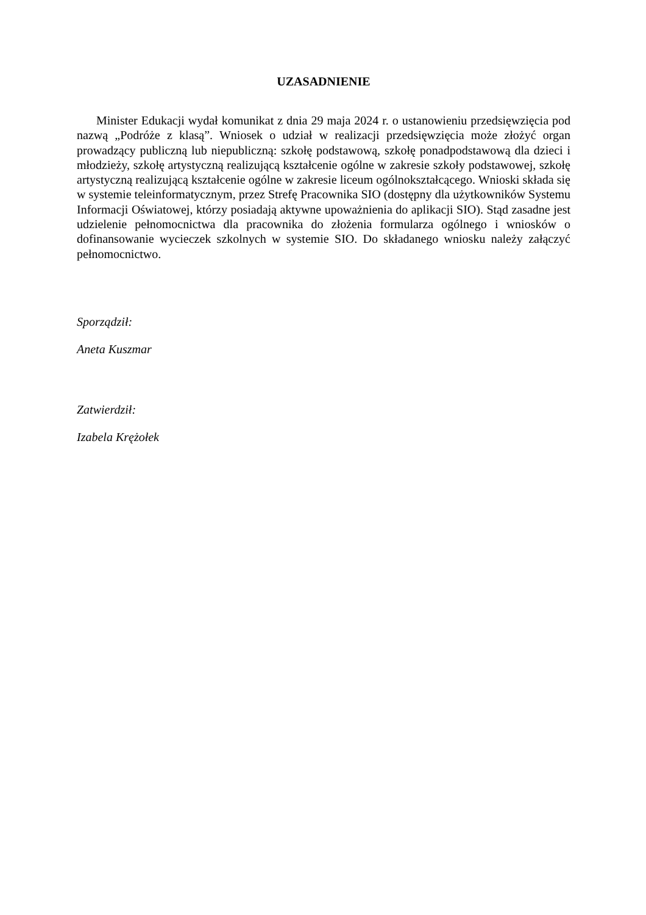UZASADNIENIE
Minister Edukacji wydał komunikat z dnia 29 maja 2024 r. o ustanowieniu przedsięwzięcia pod nazwą „Podróże z klasą”. Wniosek o udział w realizacji przedsięwzięcia może złożyć organ prowadzący publiczną lub niepubliczną: szkołę podstawową, szkołę ponadpodstawową dla dzieci i młodzieży, szkołę artystyczną realizującą kształcenie ogólne w zakresie szkoły podstawowej, szkołę artystyczną realizującą kształcenie ogólne w zakresie liceum ogólnokształcącego. Wnioski składa się w systemie teleinformatycznym, przez Strefę Pracownika SIO (dostępny dla użytkowników Systemu Informacji Oświatowej, którzy posiadają aktywne upoważnienia do aplikacji SIO). Stąd zasadne jest udzielenie pełnomocnictwa dla pracownika do złożenia formularza ogólnego i wniosków o dofinansowanie wycieczek szkolnych w systemie SIO. Do składanego wniosku należy załączyć pełnomocnictwo.
Sporządził:
Aneta Kuszmar
Zatwierdził:
Izabela Krężołek